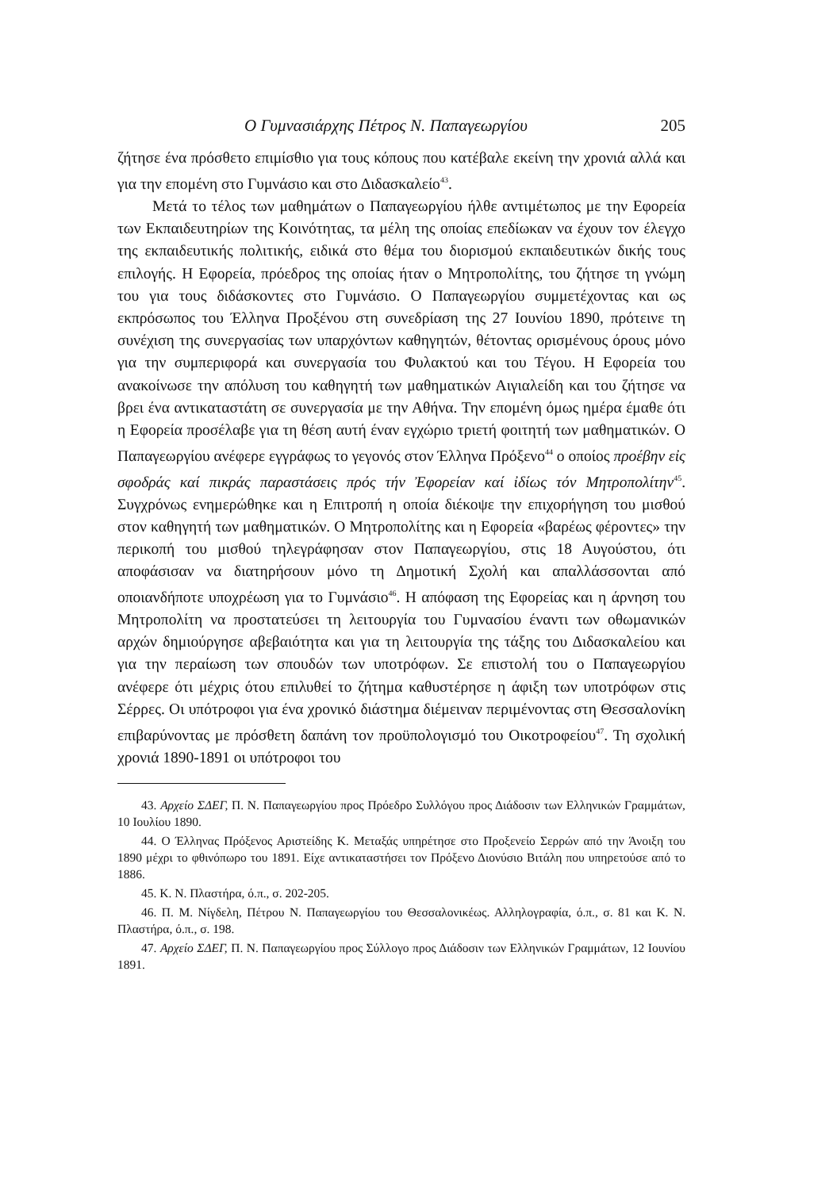Ο Γυμνασιάρχης Πέτρος Ν. Παπαγεωργίου 205
ζήτησε ένα πρόσθετο επιμίσθιο για τους κόπους που κατέβαλε εκείνη την χρονιά αλλά και για την επομένη στο Γυμνάσιο και στο Διδασκαλείο<sup>43</sup>.
Μετά το τέλος των μαθημάτων ο Παπαγεωργίου ήλθε αντιμέτωπος με την Εφορεία των Εκπαιδευτηρίων της Κοινότητας, τα μέλη της οποίας επεδίωκαν να έχουν τον έλεγχο της εκπαιδευτικής πολιτικής, ειδικά στο θέμα του διορισμού εκπαιδευτικών δικής τους επιλογής. Η Εφορεία, πρόεδρος της οποίας ήταν ο Μητροπολίτης, του ζήτησε τη γνώμη του για τους διδάσκοντες στο Γυμνάσιο. Ο Παπαγεωργίου συμμετέχοντας και ως εκπρόσωπος του Έλληνα Προξένου στη συνεδρίαση της 27 Ιουνίου 1890, πρότεινε τη συνέχιση της συνεργασίας των υπαρχόντων καθηγητών, θέτοντας ορισμένους όρους μόνο για την συμπεριφορά και συνεργασία του Φυλακτού και του Τέγου. Η Εφορεία του ανακοίνωσε την απόλυση του καθηγητή των μαθηματικών Αιγιαλείδη και του ζήτησε να βρει ένα αντικαταστάτη σε συνεργασία με την Αθήνα. Την επομένη όμως ημέρα έμαθε ότι η Εφορεία προσέλαβε για τη θέση αυτή έναν εγχώριο τριετή φοιτητή των μαθηματικών. Ο Παπαγεωργίου ανέφερε εγγράφως το γεγονός στον Έλληνα Πρόξενο<sup>44</sup> ο οποίος προέβην εἰς σφοδράς καί πικράς παραστάσεις πρός τήν Ἐφορείαν καί ἰδίως τόν Μητροπολίτην<sup>45</sup>. Συγχρόνως ενημερώθηκε και η Επιτροπή η οποία διέκοψε την επιχορήγηση του μισθού στον καθηγητή των μαθηματικών. Ο Μητροπολίτης και η Εφορεία «βαρέως φέροντες» την περικοπή του μισθού τηλεγράφησαν στον Παπαγεωργίου, στις 18 Αυγούστου, ότι αποφάσισαν να διατηρήσουν μόνο τη Δημοτική Σχολή και απαλλάσσονται από οποιανδήποτε υποχρέωση για το Γυμνάσιο<sup>46</sup>. Η απόφαση της Εφορείας και η άρνηση του Μητροπολίτη να προστατεύσει τη λειτουργία του Γυμνασίου έναντι των οθωμανικών αρχών δημιούργησε αβεβαιότητα και για τη λειτουργία της τάξης του Διδασκαλείου και για την περαίωση των σπουδών των υποτρόφων. Σε επιστολή του ο Παπαγεωργίου ανέφερε ότι μέχρις ότου επιλυθεί το ζήτημα καθυστέρησε η άφιξη των υποτρόφων στις Σέρρες. Οι υπότροφοι για ένα χρονικό διάστημα διέμειναν περιμένοντας στη Θεσσαλονίκη επιβαρύνοντας με πρόσθετη δαπάνη τον προϋπολογισμό του Οικοτροφείου<sup>47</sup>. Τη σχολική χρονιά 1890-1891 οι υπότροφοι του
43. Αρχείο ΣΔΕΓ, Π. Ν. Παπαγεωργίου προς Πρόεδρο Συλλόγου προς Διάδοσιν των Ελληνικών Γραμμάτων, 10 Ιουλίου 1890.
44. Ο Έλληνας Πρόξενος Αριστείδης Κ. Μεταξάς υπηρέτησε στο Προξενείο Σερρών από την Άνοιξη του 1890 μέχρι το φθινόπωρο του 1891. Είχε αντικαταστήσει τον Πρόξενο Διονύσιο Βιτάλη που υπηρετούσε από το 1886.
45. Κ. Ν. Πλαστήρα, ό.π., σ. 202-205.
46. Π. Μ. Νίγδελη, Πέτρου Ν. Παπαγεωργίου του Θεσσαλονικέως. Αλληλογραφία, ό.π., σ. 81 και Κ. Ν. Πλαστήρα, ό.π., σ. 198.
47. Αρχείο ΣΔΕΓ, Π. Ν. Παπαγεωργίου προς Σύλλογο προς Διάδοσιν των Ελληνικών Γραμμάτων, 12 Ιουνίου 1891.